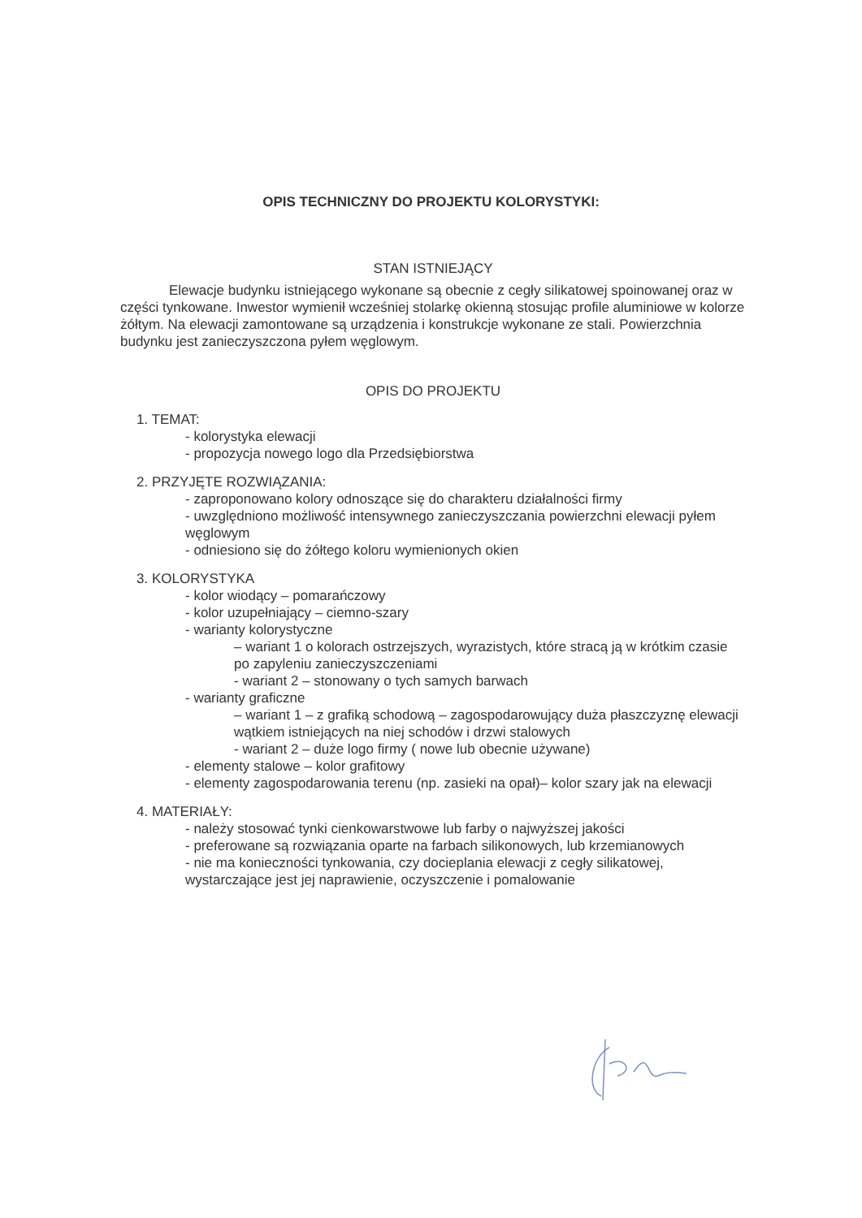OPIS TECHNICZNY DO PROJEKTU KOLORYSTYKI:
STAN ISTNIEJĄCY
Elewacje budynku istniejącego wykonane są obecnie z cegły silikatowej spoinowanej oraz w części tynkowane. Inwestor wymienił wcześniej stolarkę okienną stosując profile aluminiowe w kolorze żółtym. Na elewacji zamontowane są urządzenia i konstrukcje wykonane ze stali. Powierzchnia budynku jest zanieczyszczona pyłem węglowym.
OPIS DO PROJEKTU
1. TEMAT:
- kolorystyka elewacji
- propozycja nowego logo dla Przedsiębiorstwa
2. PRZYJĘTE ROZWIĄZANIA:
- zaproponowano kolory odnoszące się do charakteru działalności firmy
- uwzględniono możliwość intensywnego zanieczyszczania powierzchni elewacji pyłem węglowym
- odniesiono się do żółtego koloru wymienionych okien
3. KOLORYSTYKA
- kolor wiodący – pomarańczowy
- kolor uzupełniający – ciemno-szary
- warianty kolorystyczne
– wariant 1 o kolorach ostrzejszych, wyrazistych, które stracą ją w krótkim czasie po zapyleniu zanieczyszczeniami
- wariant 2 – stonowany o tych samych barwach
- warianty graficzne
– wariant 1 – z grafiką schodową – zagospodarowujący duża płaszczyznę elewacji wątkiem istniejących na niej schodów i drzwi stalowych
- wariant 2 – duże logo firmy ( nowe lub obecnie używane)
- elementy stalowe – kolor grafitowy
- elementy zagospodarowania terenu (np. zasieki na opał)– kolor szary jak na elewacji
4. MATERIAŁY:
- należy stosować tynki cienkowarstwowe lub farby o najwyższej jakości
- preferowane są rozwiązania oparte na farbach silikonowych, lub krzemianowych
- nie ma konieczności tynkowania, czy docieplania elewacji z cegły silikatowej, wystarczające jest jej naprawienie, oczyszczenie i pomalowanie